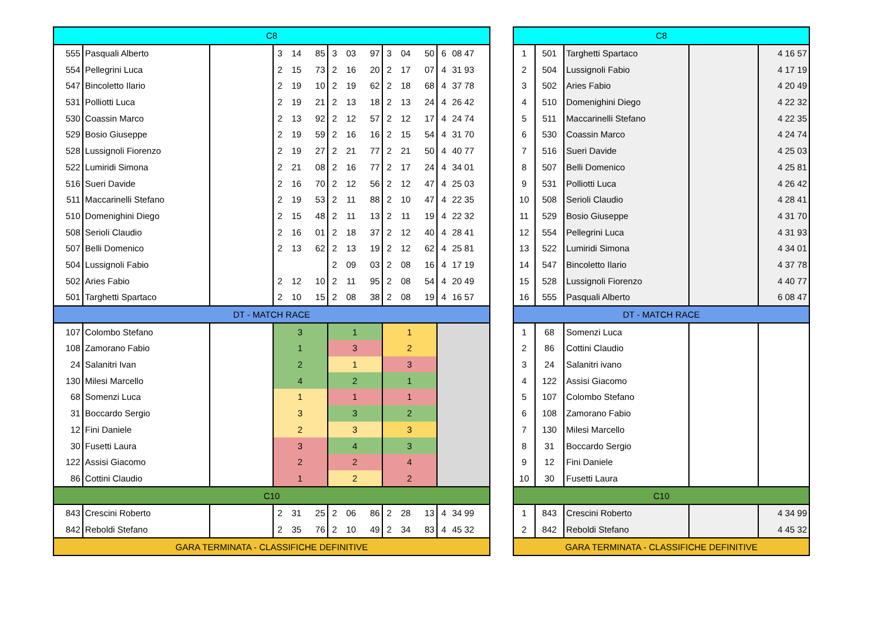| C8 | | | | | | | | | | | | | |
| 555 | Pasquali Alberto | | 3 | 14 | 85 | 3 | 03 | 97 | 3 | 04 | 50 | 6 | 08 47 |
| 554 | Pellegrini Luca | | 2 | 15 | 73 | 2 | 16 | 20 | 2 | 17 | 07 | 4 | 31 93 |
| 547 | Bincoletto Ilario | | 2 | 19 | 10 | 2 | 19 | 62 | 2 | 18 | 68 | 4 | 37 78 |
| 531 | Polliotti Luca | | 2 | 19 | 21 | 2 | 13 | 18 | 2 | 13 | 24 | 4 | 26 42 |
| 530 | Coassin Marco | | 2 | 13 | 92 | 2 | 12 | 57 | 2 | 12 | 17 | 4 | 24 74 |
| 529 | Bosio Giuseppe | | 2 | 19 | 59 | 2 | 16 | 16 | 2 | 15 | 54 | 4 | 31 70 |
| 528 | Lussignoli Fiorenzo | | 2 | 19 | 27 | 2 | 21 | 77 | 2 | 21 | 50 | 4 | 40 77 |
| 522 | Lumiridi Simona | | 2 | 21 | 08 | 2 | 16 | 77 | 2 | 17 | 24 | 4 | 34 01 |
| 516 | Sueri Davide | | 2 | 16 | 70 | 2 | 12 | 56 | 2 | 12 | 47 | 4 | 25 03 |
| 511 | Maccarinelli Stefano | | 2 | 19 | 53 | 2 | 11 | 88 | 2 | 10 | 47 | 4 | 22 35 |
| 510 | Domenighini Diego | | 2 | 15 | 48 | 2 | 11 | 13 | 2 | 11 | 19 | 4 | 22 32 |
| 508 | Serioli Claudio | | 2 | 16 | 01 | 2 | 18 | 37 | 2 | 12 | 40 | 4 | 28 41 |
| 507 | Belli Domenico | | 2 | 13 | 62 | 2 | 13 | 19 | 2 | 12 | 62 | 4 | 25 81 |
| 504 | Lussignoli Fabio | | | | | 2 | 09 | 03 | 2 | 08 | 16 | 4 | 17 19 |
| 502 | Aries Fabio | | 2 | 12 | 10 | 2 | 11 | 95 | 2 | 08 | 54 | 4 | 20 49 |
| 501 | Targhetti Spartaco | | 2 | 10 | 15 | 2 | 08 | 38 | 2 | 08 | 19 | 4 | 16 57 |
| DT - MATCH RACE | | | | | | | | | | | | | |
| 107 | Colombo Stefano | | 3 | | | 1 | | | 1 | | | | |
| 108 | Zamorano Fabio | | 1 | | | 3 | | | 2 | | | | |
| 24 | Salanitri Ivan | | 2 | | | 1 | | | 3 | | | | |
| 130 | Milesi Marcello | | 4 | | | 2 | | | 1 | | | | |
| 68 | Somenzi Luca | | 1 | | | 1 | | | 1 | | | | |
| 31 | Boccardo Sergio | | 3 | | | 3 | | | 2 | | | | |
| 12 | Fini Daniele | | 2 | | | 3 | | | 3 | | | | |
| 30 | Fusetti Laura | | 3 | | | 4 | | | 3 | | | | |
| 122 | Assisi Giacomo | | 2 | | | 2 | | | 4 | | | | |
| 86 | Cottini Claudio | | 1 | | | 2 | | | 2 | | | | |
| C10 | | | | | | | | | | | | | |
| 843 | Crescini Roberto | | 2 | 31 | 25 | 2 | 06 | 86 | 2 | 28 | 13 | 4 | 34 99 |
| 842 | Reboldi Stefano | | 2 | 35 | 76 | 2 | 10 | 49 | 2 | 34 | 83 | 4 | 45 32 |
| GARA TERMINATA - CLASSIFICHE DEFINITIVE | | | | | | | | | | | | | |
| C8 | | | | |
| 1 | 501 | Targhetti Spartaco | | 4 16 57 |
| 2 | 504 | Lussignoli Fabio | | 4 17 19 |
| 3 | 502 | Aries Fabio | | 4 20 49 |
| 4 | 510 | Domenighini Diego | | 4 22 32 |
| 5 | 511 | Maccarinelli Stefano | | 4 22 35 |
| 6 | 530 | Coassin Marco | | 4 24 74 |
| 7 | 516 | Sueri Davide | | 4 25 03 |
| 8 | 507 | Belli Domenico | | 4 25 81 |
| 9 | 531 | Polliotti Luca | | 4 26 42 |
| 10 | 508 | Serioli Claudio | | 4 28 41 |
| 11 | 529 | Bosio Giuseppe | | 4 31 70 |
| 12 | 554 | Pellegrini Luca | | 4 31 93 |
| 13 | 522 | Lumiridi Simona | | 4 34 01 |
| 14 | 547 | Bincoletto Ilario | | 4 37 78 |
| 15 | 528 | Lussignoli Fiorenzo | | 4 40 77 |
| 16 | 555 | Pasquali Alberto | | 6 08 47 |
| DT - MATCH RACE | | | | |
| 1 | 68 | Somenzi Luca | | |
| 2 | 86 | Cottini Claudio | | |
| 3 | 24 | Salanitri ivano | | |
| 4 | 122 | Assisi Giacomo | | |
| 5 | 107 | Colombo Stefano | | |
| 6 | 108 | Zamorano Fabio | | |
| 7 | 130 | Milesi Marcello | | |
| 8 | 31 | Boccardo Sergio | | |
| 9 | 12 | Fini Daniele | | |
| 10 | 30 | Fusetti Laura | | |
| C10 | | | | |
| 1 | 843 | Crescini Roberto | | 4 34 99 |
| 2 | 842 | Reboldi Stefano | | 4 45 32 |
| GARA TERMINATA - CLASSIFICHE DEFINITIVE | | | | |